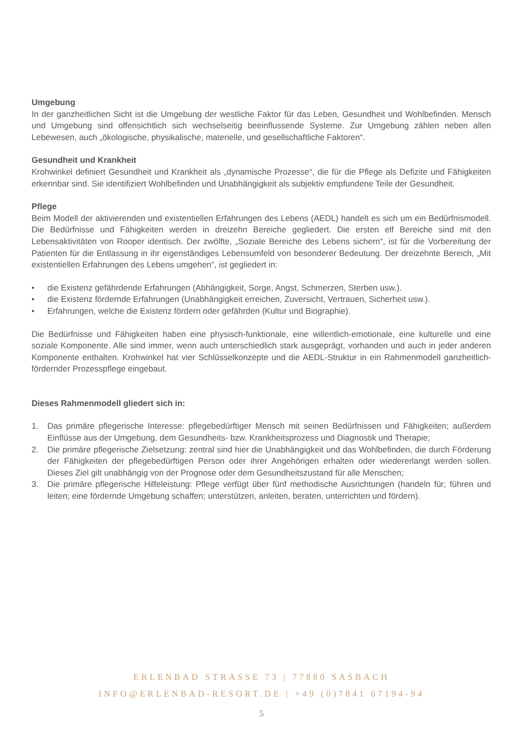Umgebung
In der ganzheitlichen Sicht ist die Umgebung der westliche Faktor für das Leben, Gesundheit und Wohlbefinden. Mensch und Umgebung sind offensichtlich sich wechselseitig beeinflussende Systeme. Zur Umgebung zählen neben allen Lebewesen, auch „ökologische, physikalische, materielle, und gesellschaftliche Faktoren“.
Gesundheit und Krankheit
Krohwinkel definiert Gesundheit und Krankheit als „dynamische Prozesse“, die für die Pflege als Defizite und Fähigkeiten erkennbar sind. Sie identifiziert Wohlbefinden und Unabhängigkeit als subjektiv empfundene Teile der Gesundheit.
Pflege
Beim Modell der aktivierenden und existentiellen Erfahrungen des Lebens (AEDL) handelt es sich um ein Bedürfnismodell. Die Bedürfnisse und Fähigkeiten werden in dreizehn Bereiche gegliedert. Die ersten elf Bereiche sind mit den Lebensaktivitäten von Rooper identisch. Der zwölfte, „Soziale Bereiche des Lebens sichern“, ist für die Vorbereitung der Patienten für die Entlassung in ihr eigenständiges Lebensumfeld von besonderer Bedeutung. Der dreizehnte Bereich, „Mit existentiellen Erfahrungen des Lebens umgehen“, ist gegliedert in:
• die Existenz gefährdende Erfahrungen (Abhängigkeit, Sorge, Angst, Schmerzen, Sterben usw.).
• die Existenz fördernde Erfahrungen (Unabhängigkeit erreichen, Zuversicht, Vertrauen, Sicherheit usw.).
• Erfahrungen, welche die Existenz fördern oder gefährden (Kultur und Biographie).
Die Bedürfnisse und Fähigkeiten haben eine physisch-funktionale, eine willentlich-emotionale, eine kulturelle und eine soziale Komponente. Alle sind immer, wenn auch unterschiedlich stark ausgeprägt, vorhanden und auch in jeder anderen Komponente enthalten. Krohwinkel hat vier Schlüsselkonzepte und die AEDL-Struktur in ein Rahmenmodell ganzheitlich-fördernder Prozesspflege eingebaut.
Dieses Rahmenmodell gliedert sich in:
1. Das primäre pflegerische Interesse: pflegebedürftiger Mensch mit seinen Bedürfnissen und Fähigkeiten; außerdem Einflüsse aus der Umgebung, dem Gesundheits- bzw. Krankheitsprozess und Diagnostik und Therapie;
2. Die primäre pflegerische Zielsetzung: zentral sind hier die Unabhängigkeit und das Wohlbefinden, die durch Förderung der Fähigkeiten der pflegebedürftigen Person oder ihrer Angehörigen erhalten oder wiedererlangt werden sollen. Dieses Ziel gilt unabhängig von der Prognose oder dem Gesundheitszustand für alle Menschen;
3. Die primäre pflegerische Hilfeleistung: Pflege verfügt über fünf methodische Ausrichtungen (handeln für; führen und leiten; eine fördernde Umgebung schaffen; unterstützen, anleiten, beraten, unterrichten und fördern).
ERLENBAD STRASSE 73 | 77880 SASBACH
INFO@ERLENBAD-RESORT.DE | +49 (0)7841 67194-94
5